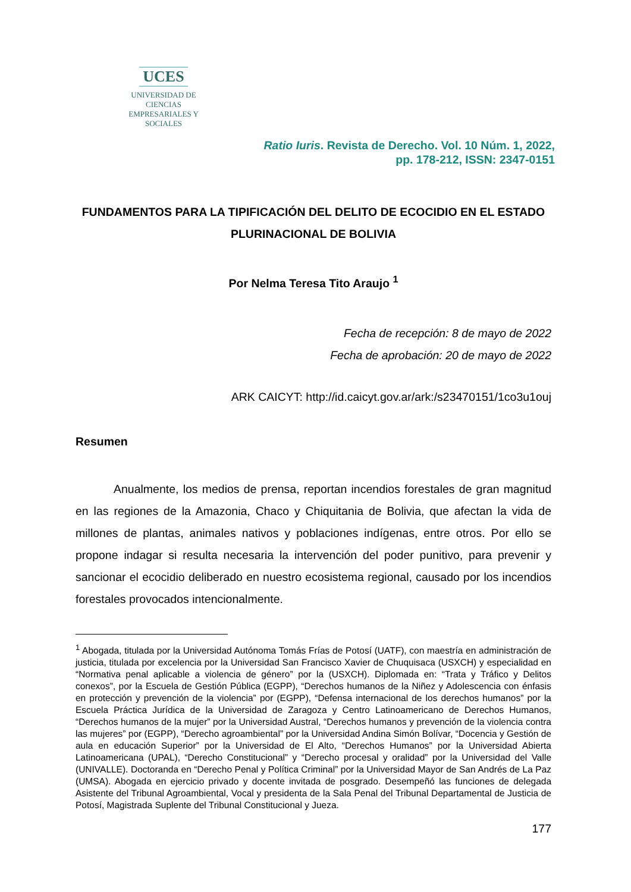UCES
UNIVERSIDAD DE CIENCIAS
EMPRESARIALES Y SOCIALES
Ratio Iuris. Revista de Derecho. Vol. 10 Núm. 1, 2022,
pp. 178-212, ISSN: 2347-0151
FUNDAMENTOS PARA LA TIPIFICACIÓN DEL DELITO DE ECOCIDIO EN EL ESTADO PLURINACIONAL DE BOLIVIA
Por Nelma Teresa Tito Araujo <sup>1</sup>
Fecha de recepción: 8 de mayo de 2022
Fecha de aprobación: 20 de mayo de 2022
ARK CAICYT: http://id.caicyt.gov.ar/ark:/s23470151/1co3u1ouj
Resumen
Anualmente, los medios de prensa, reportan incendios forestales de gran magnitud en las regiones de la Amazonia, Chaco y Chiquitania de Bolivia, que afectan la vida de millones de plantas, animales nativos y poblaciones indígenas, entre otros. Por ello se propone indagar si resulta necesaria la intervención del poder punitivo, para prevenir y sancionar el ecocidio deliberado en nuestro ecosistema regional, causado por los incendios forestales provocados intencionalmente.
<sup>1</sup> Abogada, titulada por la Universidad Autónoma Tomás Frías de Potosí (UATF), con maestría en administración de justicia, titulada por excelencia por la Universidad San Francisco Xavier de Chuquisaca (USXCH) y especialidad en “Normativa penal aplicable a violencia de género” por la (USXCH). Diplomada en: “Trata y Tráfico y Delitos conexos”, por la Escuela de Gestión Pública (EGPP), “Derechos humanos de la Niñez y Adolescencia con énfasis en protección y prevención de la violencia” por (EGPP), “Defensa internacional de los derechos humanos” por la Escuela Práctica Jurídica de la Universidad de Zaragoza y Centro Latinoamericano de Derechos Humanos, “Derechos humanos de la mujer” por la Universidad Austral, “Derechos humanos y prevención de la violencia contra las mujeres” por (EGPP), “Derecho agroambiental” por la Universidad Andina Simón Bolívar, “Docencia y Gestión de aula en educación Superior” por la Universidad de El Alto, “Derechos Humanos” por la Universidad Abierta Latinoamericana (UPAL), “Derecho Constitucional” y “Derecho procesal y oralidad” por la Universidad del Valle (UNIVALLE). Doctoranda en “Derecho Penal y Política Criminal” por la Universidad Mayor de San Andrés de La Paz (UMSA). Abogada en ejercicio privado y docente invitada de posgrado. Desempeñó las funciones de delegada Asistente del Tribunal Agroambiental, Vocal y presidenta de la Sala Penal del Tribunal Departamental de Justicia de Potosí, Magistrada Suplente del Tribunal Constitucional y Jueza.
177